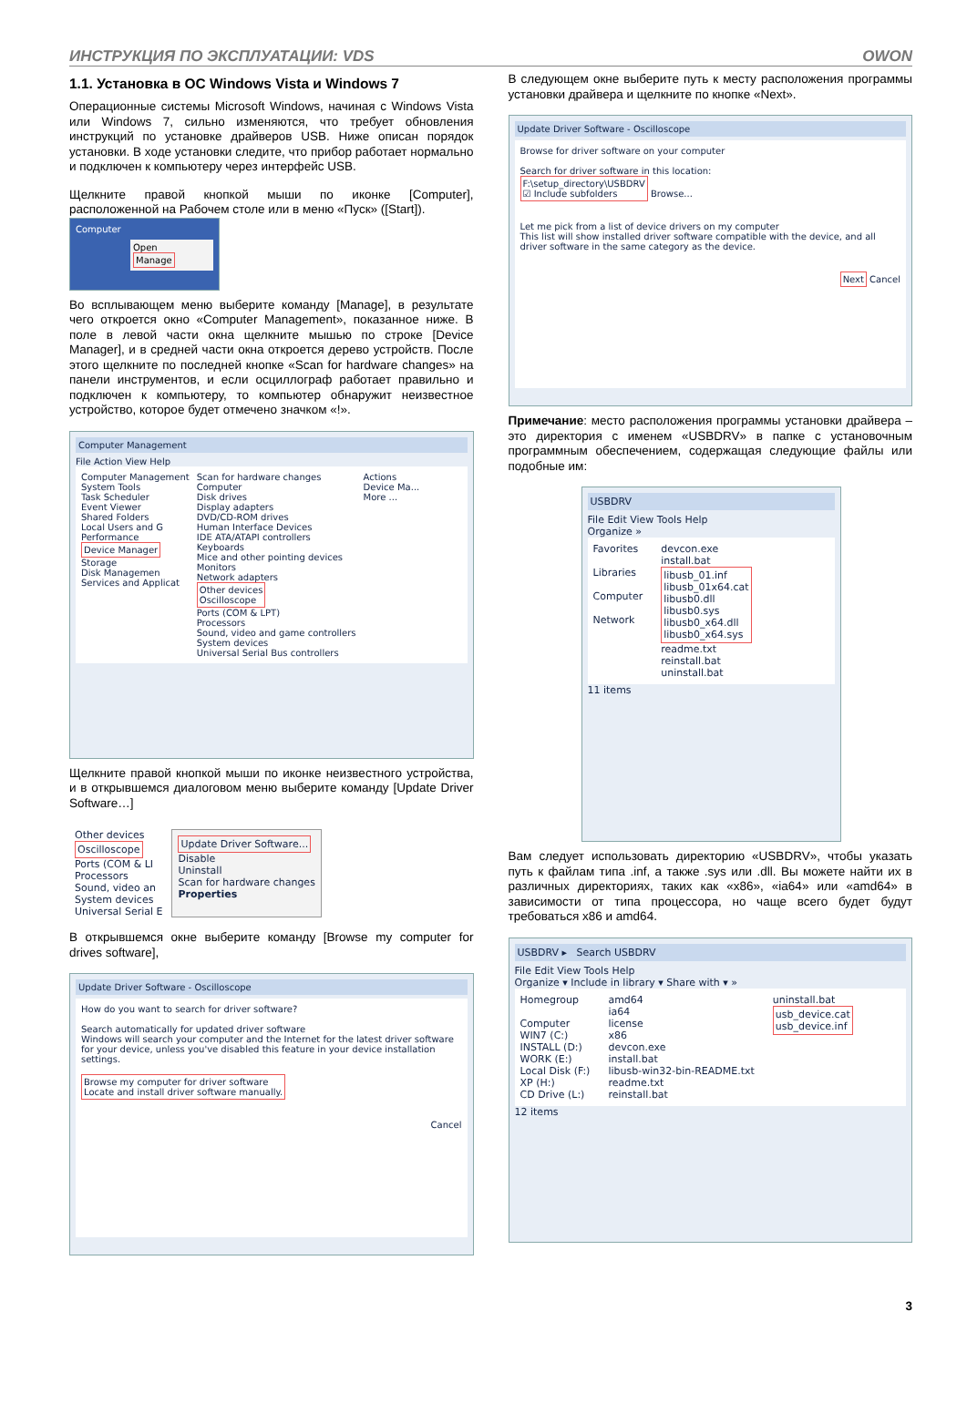ИНСТРУКЦИЯ ПО ЭКСПЛУАТАЦИИ: VDS OWON
1.1. Установка в ОС Windows Vista и Windows 7
Операционные системы Microsoft Windows, начиная с Windows Vista или Windows 7, сильно изменяются, что требует обновления инструкций по установке драйверов USB. Ниже описан порядок установки. В ходе установки следите, что прибор работает нормально и подключен к компьютеру через интерфейс USB.
Щелкните правой кнопкой мыши по иконке [Computer], расположенной на Рабочем столе или в меню «Пуск» ([Start]).
Computer
Open
Manage
Во всплывающем меню выберите команду [Manage], в результате чего откроется окно «Computer Management», показанное ниже. В поле в левой части окна щелкните мышью по строке [Device Manager], и в средней части окна откроется дерево устройств. После этого щелкните по последней кнопке «Scan for hardware changes» на панели инструментов, и если осциллограф работает правильно и подключен к компьютеру, то компьютер обнаружит неизвестное устройство, которое будет отмечено значком «!».
Computer Management
File Action View Help
Computer Management
System Tools
Task Scheduler
Event Viewer
Shared Folders
Local Users and G
Performance
Device Manager
Storage
Disk Managemen
Services and Applicat
Scan for hardware changes
Computer
Disk drives
Display adapters
DVD/CD-ROM drives
Human Interface Devices
IDE ATA/ATAPI controllers
Keyboards
Mice and other pointing devices
Monitors
Network adapters
Other devices
Oscilloscope
Ports (COM & LPT)
Processors
Sound, video and game controllers
System devices
Universal Serial Bus controllers
Actions
Device Ma...
More ...
Щелкните правой кнопкой мыши по иконке неизвестного устройства, и в открывшемся диалоговом меню выберите команду [Update Driver Software…]
Other devices
Oscilloscope
Ports (COM & LI
Processors
Sound, video an
System devices
Universal Serial E
Update Driver Software...
Disable
Uninstall
Scan for hardware changes
Properties
В открывшемся окне выберите команду [Browse my computer for drives software],
Update Driver Software - Oscilloscope
How do you want to search for driver software?
Search automatically for updated driver software
Windows will search your computer and the Internet for the latest driver software for your device, unless you've disabled this feature in your device installation settings.
Browse my computer for driver software
Locate and install driver software manually.
Cancel
В следующем окне выберите путь к месту расположения программы установки драйвера и щелкните по кнопке «Next».
Update Driver Software - Oscilloscope
Browse for driver software on your computer
Search for driver software in this location:
F:\setup_directory\USBDRV
☑ Include subfolders Browse...
Let me pick from a list of device drivers on my computer
This list will show installed driver software compatible with the device, and all driver software in the same category as the device.
Next Cancel
Примечание: место расположения программы установки драйвера – это директория с именем «USBDRV» в папке с установочным программным обеспечением, содержащая следующие файлы или подобные им:
USBDRV
File Edit View Tools Help
Organize »
Favorites
Libraries
Computer
Network
devcon.exe
install.bat
libusb_01.inf
libusb_01x64.cat
libusb0.dll
libusb0.sys
libusb0_x64.dll
libusb0_x64.sys
readme.txt
reinstall.bat
uninstall.bat
11 items
Вам следует использовать директорию «USBDRV», чтобы указать путь к файлам типа .inf, а также .sys или .dll. Вы можете найти их в различных директориях, таких как «x86», «ia64» или «amd64» в зависимости от типа процессора, но чаще всего будет будут требоваться x86 и amd64.
USBDRV ▸ Search USBDRV
File Edit View Tools Help
Organize ▾ Include in library ▾ Share with ▾ »
Homegroup
Computer
WIN7 (C:)
INSTALL (D:)
WORK (E:)
Local Disk (F:)
XP (H:)
CD Drive (L:)
amd64
ia64
license
x86
devcon.exe
install.bat
libusb-win32-bin-README.txt
readme.txt
reinstall.bat
uninstall.bat
usb_device.cat
usb_device.inf
12 items
3